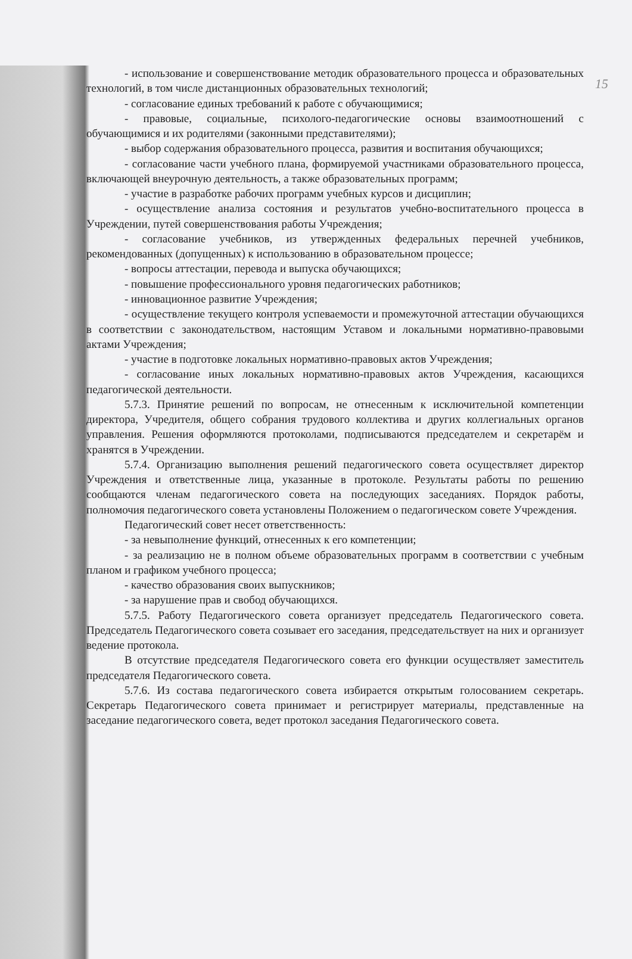15
- использование и совершенствование методик образовательного процесса и образовательных технологий, в том числе дистанционных образовательных технологий;
- согласование единых требований к работе с обучающимися;
- правовые, социальные, психолого-педагогические основы взаимоотношений с обучающимися и их родителями (законными представителями);
- выбор содержания образовательного процесса, развития и воспитания обучающихся;
- согласование части учебного плана, формируемой участниками образовательного процесса, включающей внеурочную деятельность, а также образовательных программ;
- участие в разработке рабочих программ учебных курсов и дисциплин;
- осуществление анализа состояния и результатов учебно-воспитательного процесса в Учреждении, путей совершенствования работы Учреждения;
- согласование учебников, из утвержденных федеральных перечней учебников, рекомендованных (допущенных) к использованию в образовательном процессе;
- вопросы аттестации, перевода и выпуска обучающихся;
- повышение профессионального уровня педагогических работников;
- инновационное развитие Учреждения;
- осуществление текущего контроля успеваемости и промежуточной аттестации обучающихся в соответствии с законодательством, настоящим Уставом и локальными нормативно-правовыми актами Учреждения;
- участие в подготовке локальных нормативно-правовых актов Учреждения;
- согласование иных локальных нормативно-правовых актов Учреждения, касающихся педагогической деятельности.
5.7.3. Принятие решений по вопросам, не отнесенным к исключительной компетенции директора, Учредителя, общего собрания трудового коллектива и других коллегиальных органов управления. Решения оформляются протоколами, подписываются председателем и секретарём и хранятся в Учреждении.
5.7.4. Организацию выполнения решений педагогического совета осуществляет директор Учреждения и ответственные лица, указанные в протоколе. Результаты работы по решению сообщаются членам педагогического совета на последующих заседаниях. Порядок работы, полномочия педагогического совета установлены Положением о педагогическом совете Учреждения.
Педагогический совет несет ответственность:
- за невыполнение функций, отнесенных к его компетенции;
- за реализацию не в полном объеме образовательных программ в соответствии с учебным планом и графиком учебного процесса;
- качество образования своих выпускников;
- за нарушение прав и свобод обучающихся.
5.7.5. Работу Педагогического совета организует председатель Педагогического совета. Председатель Педагогического совета созывает его заседания, председательствует на них и организует ведение протокола.
В отсутствие председателя Педагогического совета его функции осуществляет заместитель председателя Педагогического совета.
5.7.6. Из состава педагогического совета избирается открытым голосованием секретарь. Секретарь Педагогического совета принимает и регистрирует материалы, представленные на заседание педагогического совета, ведет протокол заседания Педагогического совета.